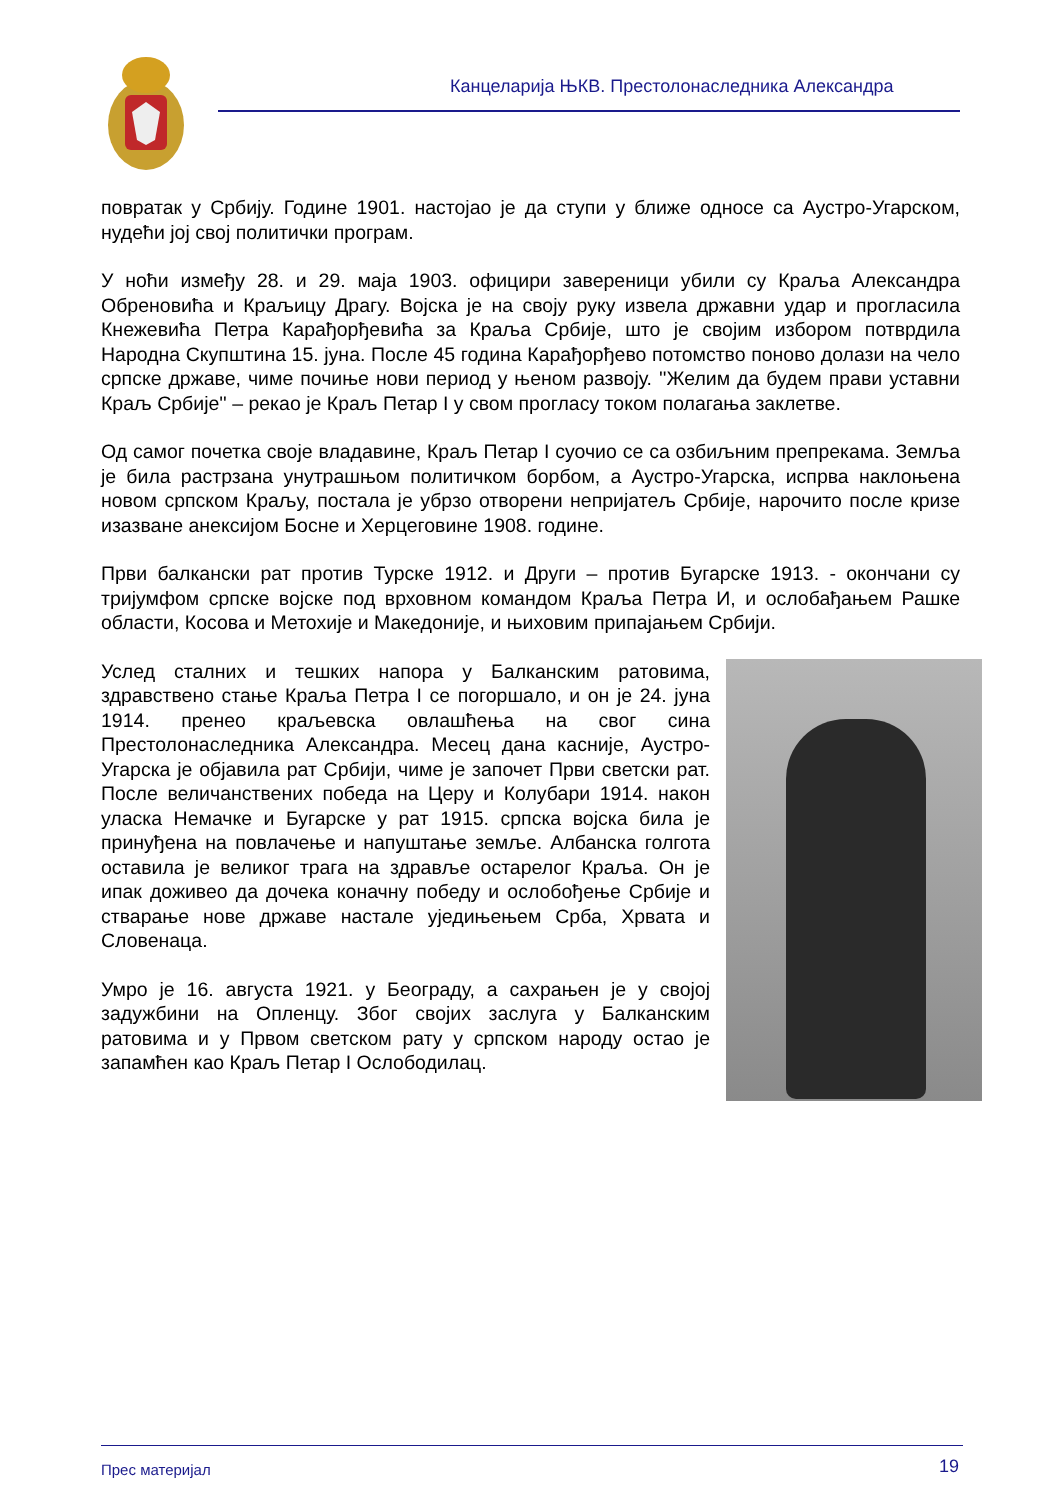Канцеларија ЊКВ. Престолонаследника Александра
повратак у Србију. Године 1901. настојао је да ступи у ближе односе са Аустро-Угарском, нудећи јој свој политички програм.
У ноћи између 28. и 29. маја 1903. официри завереници убили су Краља Александра Обреновића и Краљицу Драгу. Војска је на своју руку извела државни удар и прогласила Кнежевића Петра Карађорђевића за Краља Србије, што је својим избором потврдила Народна Скупштина 15. јуна. После 45 година Карађорђево потомство поново долази на чело српске државе, чиме почиње нови период у њеном развоју. ''Желим да будем прави уставни Краљ Србије'' – рекао је Краљ Петар I у свом прогласу током полагања заклетве.
Од самог почетка своје владавине, Краљ Петар I суочио се са озбиљним препрекама. Земља је била растрзана унутрашњом политичком борбом, а Аустро-Угарска, испрва наклоњена новом српском Краљу, постала је убрзо отворени непријатељ Србије, нарочито после кризе изазване анексијом Босне и Херцеговине 1908. године.
Први балкански рат против Турске 1912. и Други – против Бугарске 1913. - окончани су тријумфом српске војске под врховном командом Краља Петра И, и ослобађањем Рашке области, Косова и Метохије и Македоније, и њиховим припајањем Србији.
Услед сталних и тешких напора у Балканским ратовима, здравствено стање Краља Петра I се погоршало, и он је 24. јуна 1914. пренео краљевска овлашћења на свог сина Престолонаследника Александра. Месец дана касније, Аустро-Угарска је објавила рат Србији, чиме је започет Први светски рат. После величанствених победа на Церу и Колубари 1914. након уласка Немачке и Бугарске у рат 1915. српска војска била је принуђена на повлачење и напуштање земље. Албанска голгота оставила је великог трага на здравље остарелог Краља. Он је ипак доживео да дочека коначну победу и ослобођење Србије и стварање нове државе настале уједињењем Срба, Хрвата и Словенаца.
Умро је 16. августа 1921. у Београду, а сахрањен је у својој задужбини на Опленцу. Због својих заслуга у Балканским ратовима и у Првом светском рату у српском народу остао је запамћен као Краљ Петар I Ослободилац.
Прес материјал 19